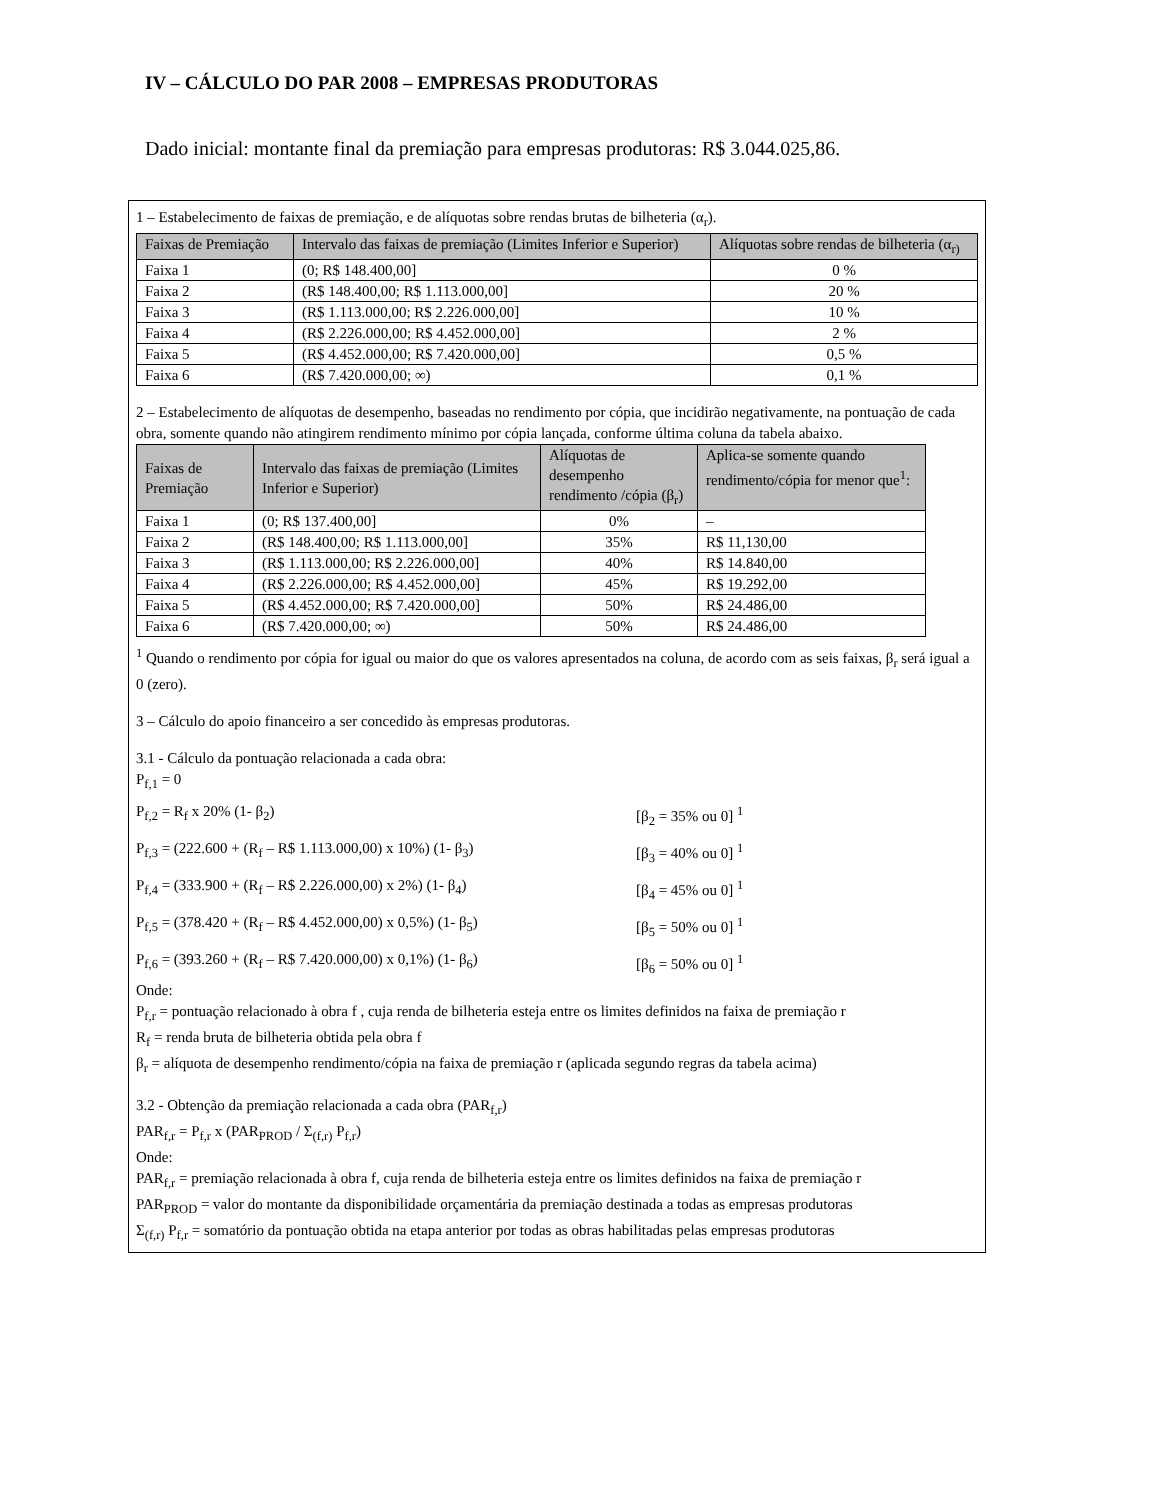IV – CÁLCULO DO PAR 2008 – EMPRESAS PRODUTORAS
Dado inicial: montante final da premiação para empresas produtoras: R$ 3.044.025,86.
1 – Estabelecimento de faixas de premiação, e de alíquotas sobre rendas brutas de bilheteria (α<sub>r</sub>).
| Faixas de Premiação | Intervalo das faixas de premiação (Limites Inferior e Superior) | Alíquotas sobre rendas de bilheteria (α<sub>r)</sub> |
| --- | --- | --- |
| Faixa 1 | (0; R$ 148.400,00] | 0 % |
| Faixa 2 | (R$ 148.400,00; R$ 1.113.000,00] | 20 % |
| Faixa 3 | (R$ 1.113.000,00; R$ 2.226.000,00] | 10 % |
| Faixa 4 | (R$ 2.226.000,00; R$ 4.452.000,00] | 2 % |
| Faixa 5 | (R$ 4.452.000,00; R$ 7.420.000,00] | 0,5 % |
| Faixa 6 | (R$ 7.420.000,00; ∞) | 0,1 % |
2 – Estabelecimento de alíquotas de desempenho, baseadas no rendimento por cópia, que incidirão negativamente, na pontuação de cada obra, somente quando não atingirem rendimento mínimo por cópia lançada, conforme última coluna da tabela abaixo.
| Faixas de Premiação | Intervalo das faixas de premiação (Limites Inferior e Superior) | Alíquotas de desempenho rendimento /cópia (β<sub>r</sub>) | Aplica-se somente quando rendimento/cópia for menor que<sup>1</sup>: |
| --- | --- | --- | --- |
| Faixa 1 | (0; R$ 137.400,00] | 0% | – |
| Faixa 2 | (R$ 148.400,00; R$ 1.113.000,00] | 35% | R$ 11,130,00 |
| Faixa 3 | (R$ 1.113.000,00; R$ 2.226.000,00] | 40% | R$ 14.840,00 |
| Faixa 4 | (R$ 2.226.000,00; R$ 4.452.000,00] | 45% | R$ 19.292,00 |
| Faixa 5 | (R$ 4.452.000,00; R$ 7.420.000,00] | 50% | R$ 24.486,00 |
| Faixa 6 | (R$ 7.420.000,00; ∞) | 50% | R$ 24.486,00 |
<sup>1</sup> Quando o rendimento por cópia for igual ou maior do que os valores apresentados na coluna, de acordo com as seis faixas, β<sub>r</sub> será igual a 0 (zero).
3 – Cálculo do apoio financeiro a ser concedido às empresas produtoras.
3.1 - Cálculo da pontuação relacionada a cada obra:
P<sub>f,1</sub> = 0
P<sub>f,2</sub> = R<sub>f</sub> x 20% (1- β<sub>2</sub>) [β<sub>2</sub> = 35% ou 0] <sup>1</sup>
P<sub>f,3</sub> = (222.600 + (R<sub>f</sub> – R$ 1.113.000,00) x 10%) (1- β<sub>3</sub>) [β<sub>3</sub> = 40% ou 0] <sup>1</sup>
P<sub>f,4</sub> = (333.900 + (R<sub>f</sub> – R$ 2.226.000,00) x 2%) (1- β<sub>4</sub>) [β<sub>4</sub> = 45% ou 0] <sup>1</sup>
P<sub>f,5</sub> = (378.420 + (R<sub>f</sub> – R$ 4.452.000,00) x 0,5%) (1- β<sub>5</sub>) [β<sub>5</sub> = 50% ou 0] <sup>1</sup>
P<sub>f,6</sub> = (393.260 + (R<sub>f</sub> – R$ 7.420.000,00) x 0,1%) (1- β<sub>6</sub>) [β<sub>6</sub> = 50% ou 0] <sup>1</sup>
Onde:
P<sub>f,r</sub> = pontuação relacionado à obra f , cuja renda de bilheteria esteja entre os limites definidos na faixa de premiação r
R<sub>f</sub> = renda bruta de bilheteria obtida pela obra f
β<sub>r</sub> = alíquota de desempenho rendimento/cópia na faixa de premiação r (aplicada segundo regras da tabela acima)
3.2 - Obtenção da premiação relacionada a cada obra (PAR<sub>f,r</sub>)
PAR<sub>f,r</sub> = P<sub>f,r</sub> x (PAR<sub>PROD</sub> / Σ<sub>(f,r)</sub> P<sub>f,r</sub>)
Onde:
PAR<sub>f,r</sub> = premiação relacionada à obra f, cuja renda de bilheteria esteja entre os limites definidos na faixa de premiação r
PAR<sub>PROD</sub> = valor do montante da disponibilidade orçamentária da premiação destinada a todas as empresas produtoras
Σ<sub>(f,r)</sub> P<sub>f,r</sub> = somatório da pontuação obtida na etapa anterior por todas as obras habilitadas pelas empresas produtoras